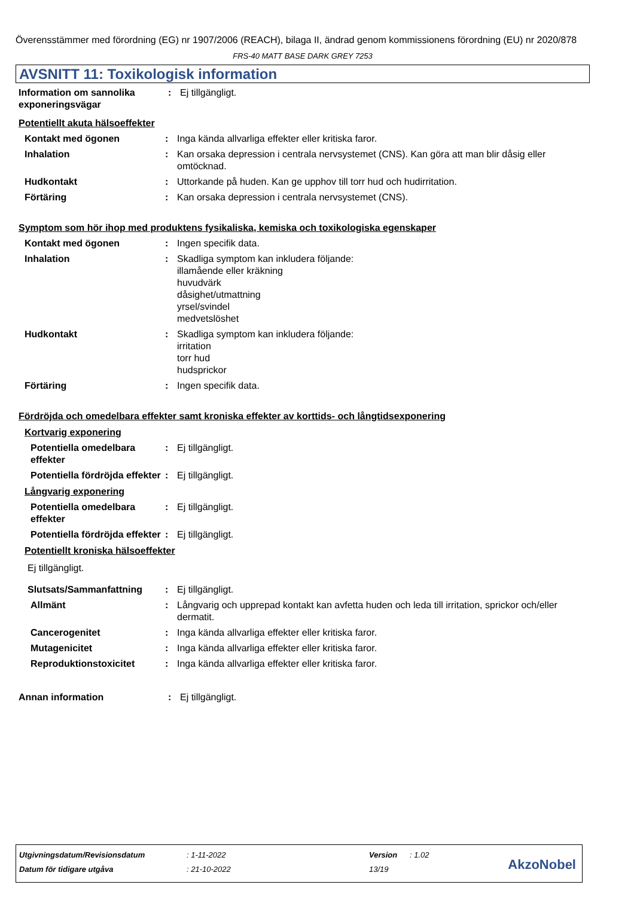Överensstämmer med förordning (EG) nr 1907/2006 (REACH), bilaga II, ändrad genom kommissionens förordning (EU) nr 2020/878
FRS-40 MATT BASE DARK GREY 7253
AVSNITT 11: Toxikologisk information
Information om sannolika exponeringsvägar
: Ej tillgängligt.
Potentiellt akuta hälsoeffekter
Kontakt med ögonen : Inga kända allvarliga effekter eller kritiska faror.
Inhalation : Kan orsaka depression i centrala nervsystemet (CNS). Kan göra att man blir dåsig eller omtöcknad.
Hudkontakt : Uttorkande på huden. Kan ge upphov till torr hud och hudirritation.
Förtäring : Kan orsaka depression i centrala nervsystemet (CNS).
Symptom som hör ihop med produktens fysikaliska, kemiska och toxikologiska egenskaper
Kontakt med ögonen : Ingen specifik data.
Inhalation : Skadliga symptom kan inkludera följande:
illamående eller kräkning
huvudvärk
dåsighet/utmattning
yrsel/svindel
medvetslöshet
Hudkontakt : Skadliga symptom kan inkludera följande:
irritation
torr hud
hudsprickor
Förtäring : Ingen specifik data.
Fördröjda och omedelbara effekter samt kroniska effekter av korttids- och långtidsexponering
Kortvarig exponering
Potentiella omedelbara effekter
: Ej tillgängligt.
Potentiella fördröjda effekter
: Ej tillgängligt.
Långvarig exponering
Potentiella omedelbara effekter
: Ej tillgängligt.
Potentiella fördröjda effekter
: Ej tillgängligt.
Potentiellt kroniska hälsoeffekter
Ej tillgängligt.
Slutsats/Sammanfattning : Ej tillgängligt.
Allmänt : Långvarig och upprepad kontakt kan avfetta huden och leda till irritation, sprickor och/eller dermatit.
Cancerogenitet : Inga kända allvarliga effekter eller kritiska faror.
Mutagenicitet : Inga kända allvarliga effekter eller kritiska faror.
Reproduktionstoxicitet : Inga kända allvarliga effekter eller kritiska faror.
Annan information : Ej tillgängligt.
| Utgivningsdatum/Revisionsdatum | : 1-11-2022 | Version | : 1.02 |
| Datum för tidigare utgåva | : 21-10-2022 | 13/19 | |
AkzoNobel